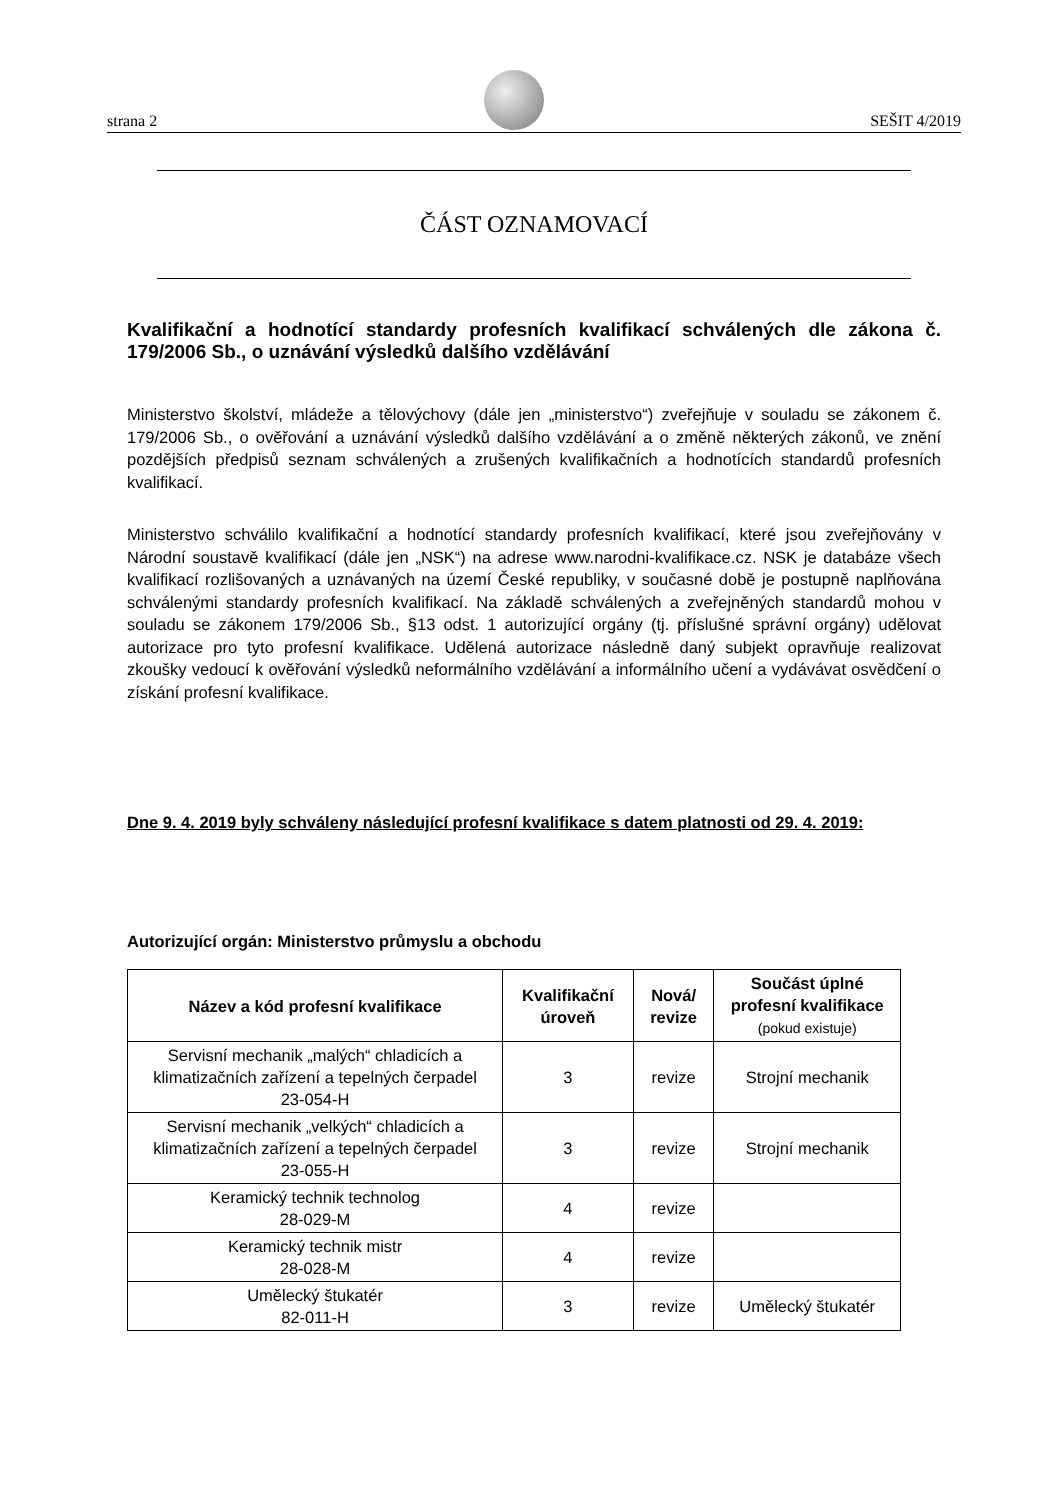strana 2
SEŠIT 4/2019
ČÁST OZNAMOVACÍ
Kvalifikační a hodnotící standardy profesních kvalifikací schválených dle zákona č. 179/2006 Sb., o uznávání výsledků dalšího vzdělávání
Ministerstvo školství, mládeže a tělovýchovy (dále jen „ministerstvo“) zveřejňuje v souladu se zákonem č. 179/2006 Sb., o ověřování a uznávání výsledků dalšího vzdělávání a o změně některých zákonů, ve znění pozdějších předpisů seznam schválených a zrušených kvalifikačních a hodnotících standardů profesních kvalifikací.
Ministerstvo schválilo kvalifikační a hodnotící standardy profesních kvalifikací, které jsou zveřejňovány v Národní soustavě kvalifikací (dále jen „NSK“) na adrese www.narodni-kvalifikace.cz. NSK je databáze všech kvalifikací rozlišovaných a uznávaných na území České republiky, v současné době je postupně naplňována schválenými standardy profesních kvalifikací. Na základě schválených a zveřejněných standardů mohou v souladu se zákonem 179/2006 Sb., §13 odst. 1 autorizující orgány (tj. příslušné správní orgány) udělovat autorizace pro tyto profesní kvalifikace. Udělená autorizace následně daný subjekt opravňuje realizovat zkoušky vedoucí k ověřování výsledků neformálního vzdělávání a informálního učení a vydávávat osvědčení o získání profesní kvalifikace.
Dne 9. 4. 2019 byly schváleny následující profesní kvalifikace s datem platnosti od 29. 4. 2019:
Autorizující orgán: Ministerstvo průmyslu a obchodu
| Název a kód profesní kvalifikace | Kvalifikační úroveň | Nová/ revize | Součást úplné profesní kvalifikace (pokud existuje) |
| --- | --- | --- | --- |
| Servisní mechanik „malých“ chladicích a klimatizačních zařízení a tepelných čerpadel 23-054-H | 3 | revize | Strojní mechanik |
| Servisní mechanik „velkých“ chladicích a klimatizačních zařízení a tepelných čerpadel 23-055-H | 3 | revize | Strojní mechanik |
| Keramický technik technolog 28-029-M | 4 | revize | |
| Keramický technik mistr 28-028-M | 4 | revize | |
| Umělecký štukatér 82-011-H | 3 | revize | Umělecký štukatér |